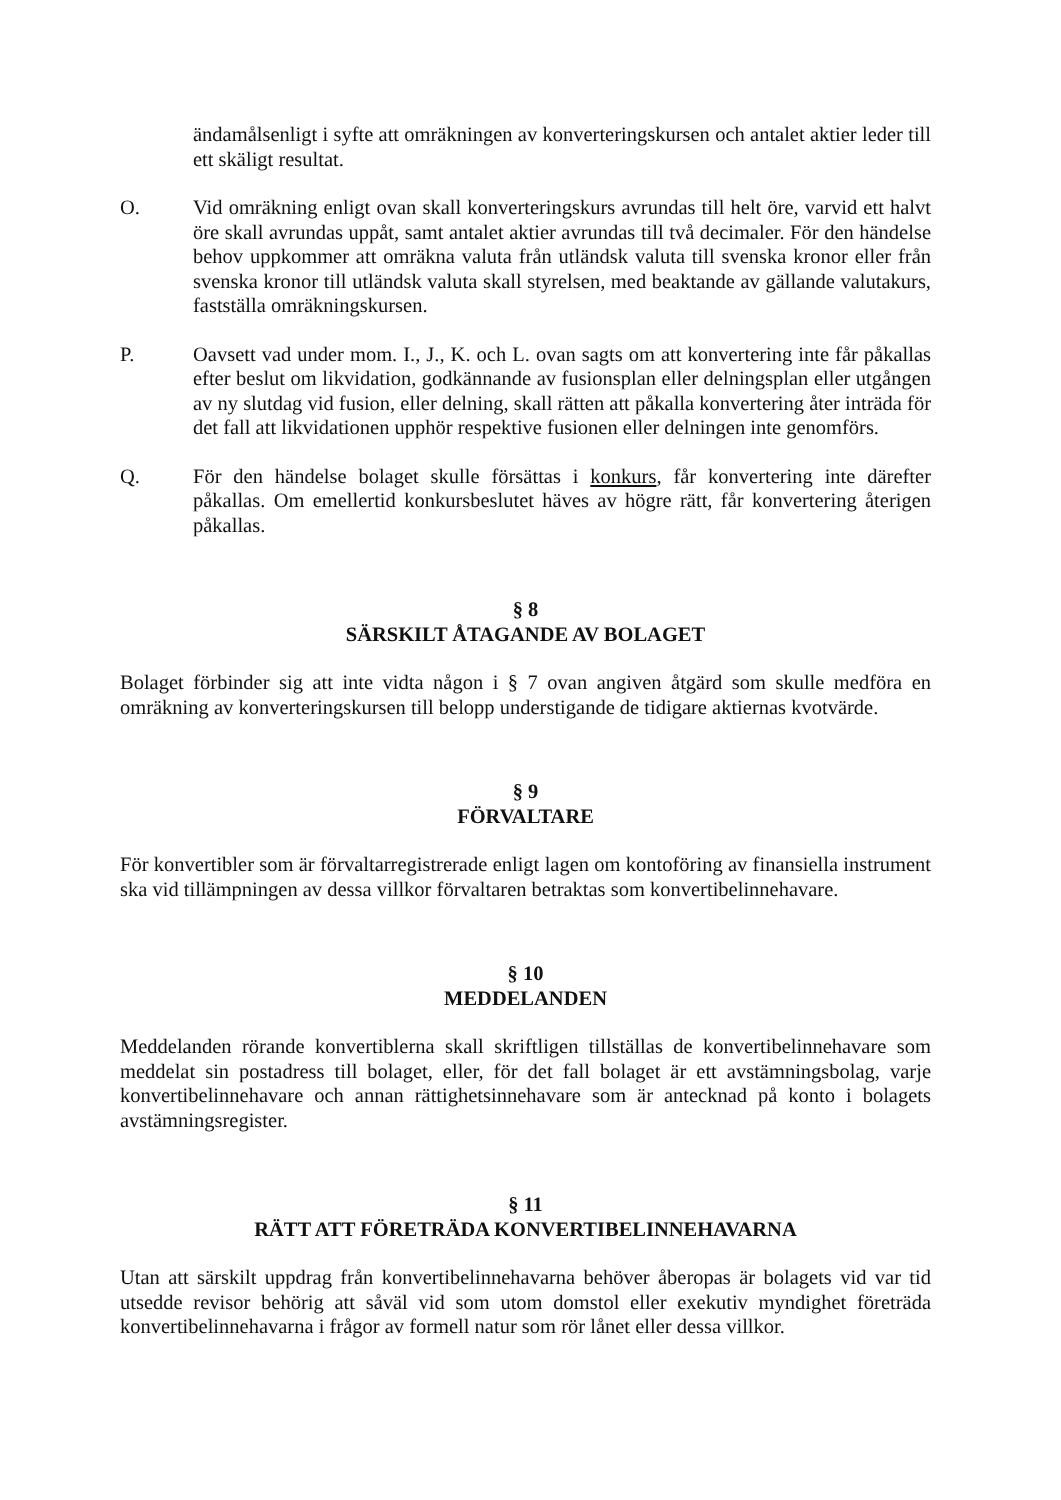ändamålsenligt i syfte att omräkningen av konverteringskursen och antalet aktier leder till ett skäligt resultat.
O. Vid omräkning enligt ovan skall konverteringskurs avrundas till helt öre, varvid ett halvt öre skall avrundas uppåt, samt antalet aktier avrundas till två decimaler. För den händelse behov uppkommer att omräkna valuta från utländsk valuta till svenska kronor eller från svenska kronor till utländsk valuta skall styrelsen, med beaktande av gällande valutakurs, fastställa omräkningskursen.
P. Oavsett vad under mom. I., J., K. och L. ovan sagts om att konvertering inte får påkallas efter beslut om likvidation, godkännande av fusionsplan eller delningsplan eller utgången av ny slutdag vid fusion, eller delning, skall rätten att påkalla konvertering åter inträda för det fall att likvidationen upphör respektive fusionen eller delningen inte genomförs.
Q. För den händelse bolaget skulle försättas i konkurs, får konvertering inte därefter påkallas. Om emellertid konkursbeslutet häves av högre rätt, får konvertering återigen påkallas.
§ 8
SÄRSKILT ÅTAGANDE AV BOLAGET
Bolaget förbinder sig att inte vidta någon i § 7 ovan angiven åtgärd som skulle medföra en omräkning av konverteringskursen till belopp understigande de tidigare aktiernas kvotvärde.
§ 9
FÖRVALTARE
För konvertibler som är förvaltarregistrerade enligt lagen om kontoföring av finansiella instrument ska vid tillämpningen av dessa villkor förvaltaren betraktas som konvertibelinnehavare.
§ 10
MEDDELANDEN
Meddelanden rörande konvertiblerna skall skriftligen tillställas de konvertibelinnehavare som meddelat sin postadress till bolaget, eller, för det fall bolaget är ett avstämningsbolag, varje konvertibelinnehavare och annan rättighetsinnehavare som är antecknad på konto i bolagets avstämningsregister.
§ 11
RÄTT ATT FÖRETRÄDA KONVERTIBELINNEHAVARNA
Utan att särskilt uppdrag från konvertibelinnehavarna behöver åberopas är bolagets vid var tid utsedde revisor behörig att såväl vid som utom domstol eller exekutiv myndighet företräda konvertibelinnehavarna i frågor av formell natur som rör lånet eller dessa villkor.